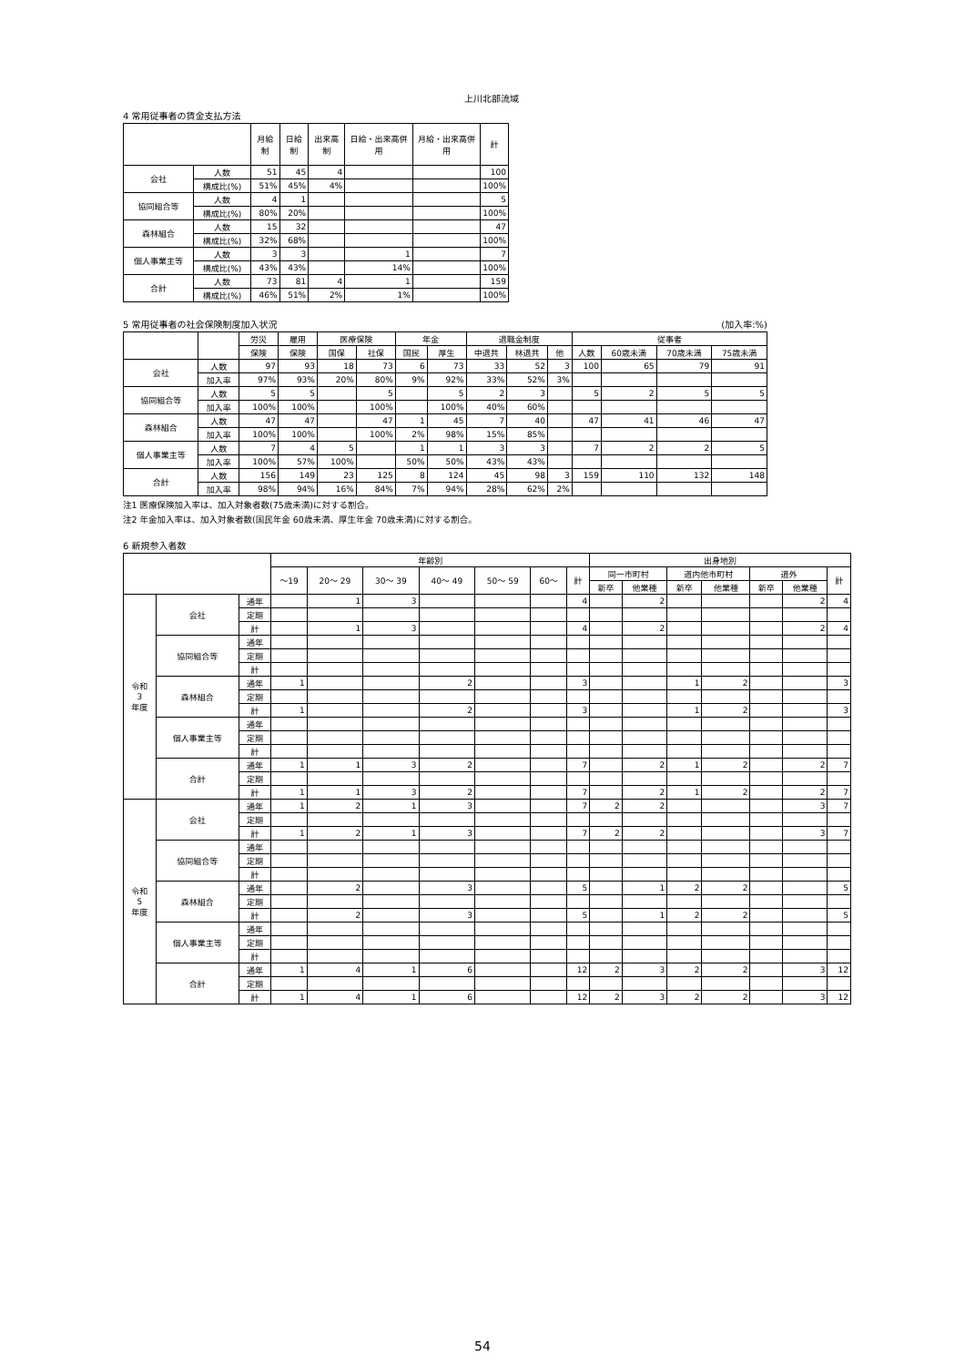上川北部流域
4 常用従事者の賃金支払方法
| | | 月給制 | 日給制 | 出来高制 | 日給・出来高併用 | 月給・出来高併用 | 計 |
| --- | --- | --- | --- | --- | --- | --- | --- |
| 会社 | 人数 | 51 | 45 | 4 | | | 100 |
| | 構成比(%) | 51% | 45% | 4% | | | 100% |
| 協同組合等 | 人数 | 4 | 1 | | | | 5 |
| | 構成比(%) | 80% | 20% | | | | 100% |
| 森林組合 | 人数 | 15 | 32 | | | | 47 |
| | 構成比(%) | 32% | 68% | | | | 100% |
| 個人事業主等 | 人数 | 3 | 3 | | 1 | | 7 |
| | 構成比(%) | 43% | 43% | | 14% | | 100% |
| 合計 | 人数 | 73 | 81 | 4 | 1 | | 159 |
| | 構成比(%) | 46% | 51% | 2% | 1% | | 100% |
5 常用従事者の社会保険制度加入状況 (加入率:%)
| | | 労災 | 雇用 | 医療保険 | | 年金 | | 退職金制度 | | | 従事者 | | | |
| --- | --- | --- | --- | --- | --- | --- | --- | --- | --- | --- | --- | --- | --- | --- |
| | | 保険 | 保険 | 国保 | 社保 | 国民 | 厚生 | 中退共 | 林退共 | 他 | 人数 | 60歳未満 | 70歳未満 | 75歳未満 |
| 会社 | 人数 | 97 | 93 | 18 | 73 | 6 | 73 | 33 | 52 | 3 | 100 | 65 | 79 | 91 |
| | 加入率 | 97% | 93% | 20% | 80% | 9% | 92% | 33% | 52% | 3% | | | | |
| 協同組合等 | 人数 | 5 | 5 | | 5 | | 5 | 2 | 3 | | 5 | 2 | 5 | 5 |
| | 加入率 | 100% | 100% | | 100% | | 100% | 40% | 60% | | | | | |
| 森林組合 | 人数 | 47 | 47 | | 47 | 1 | 45 | 7 | 40 | | 47 | 41 | 46 | 47 |
| | 加入率 | 100% | 100% | | 100% | 2% | 98% | 15% | 85% | | | | | |
| 個人事業主等 | 人数 | 7 | 4 | 5 | | 1 | 1 | 3 | 3 | | 7 | 2 | 2 | 5 |
| | 加入率 | 100% | 57% | 100% | | 50% | 50% | 43% | 43% | | | | | |
| 合計 | 人数 | 156 | 149 | 23 | 125 | 8 | 124 | 45 | 98 | 3 | 159 | 110 | 132 | 148 |
| | 加入率 | 98% | 94% | 16% | 84% | 7% | 94% | 28% | 62% | 2% | | | | |
注1 医療保険加入率は、加入対象者数(75歳未満)に対する割合。
注2 年金加入率は、加入対象者数(国民年金 60歳未満、厚生年金 70歳未満)に対する割合。
6 新規参入者数
| | | | 年齢別 | | | | | | | 出身地別 | | | | | | |
| --- | --- | --- | --- | --- | --- | --- | --- | --- | --- | --- | --- | --- | --- | --- | --- | --- |
| | | | ～19 | 20～ 29 | 30～ 39 | 40～ 49 | 50～ 59 | 60～ | 計 | 同一市町村 | | 道内他市町村 | | 道外 | | 計 |
| | | | | | | | | | | 新卒 | 他業種 | 新卒 | 他業種 | 新卒 | 他業種 | |
| 令和 3 年度 | 会社 | 通年 | | 1 | 3 | | | | 4 | | 2 | | | | 2 | 4 |
| | | 定期 | | | | | | | | | | | | | | |
| | | 計 | | 1 | 3 | | | | 4 | | 2 | | | | 2 | 4 |
| | 協同組合等 | 通年 | | | | | | | | | | | | | | |
| | | 定期 | | | | | | | | | | | | | | |
| | | 計 | | | | | | | | | | | | | | |
| | 森林組合 | 通年 | 1 | | | 2 | | | 3 | | | 1 | 2 | | | 3 |
| | | 定期 | | | | | | | | | | | | | | |
| | | 計 | 1 | | | 2 | | | 3 | | | 1 | 2 | | | 3 |
| | 個人事業主等 | 通年 | | | | | | | | | | | | | | |
| | | 定期 | | | | | | | | | | | | | | |
| | | 計 | | | | | | | | | | | | | | |
| | 合計 | 通年 | 1 | 1 | 3 | 2 | | | 7 | | 2 | 1 | 2 | | 2 | 7 |
| | | 定期 | | | | | | | | | | | | | | |
| | | 計 | 1 | 1 | 3 | 2 | | | 7 | | 2 | 1 | 2 | | 2 | 7 |
| 令和 5 年度 | 会社 | 通年 | 1 | 2 | 1 | 3 | | | 7 | 2 | 2 | | | | 3 | 7 |
| | | 定期 | | | | | | | | | | | | | | |
| | | 計 | 1 | 2 | 1 | 3 | | | 7 | 2 | 2 | | | | 3 | 7 |
| | 協同組合等 | 通年 | | | | | | | | | | | | | | |
| | | 定期 | | | | | | | | | | | | | | |
| | | 計 | | | | | | | | | | | | | | |
| | 森林組合 | 通年 | | 2 | | 3 | | | 5 | | 1 | 2 | 2 | | | 5 |
| | | 定期 | | | | | | | | | | | | | | |
| | | 計 | | 2 | | 3 | | | 5 | | 1 | 2 | 2 | | | 5 |
| | 個人事業主等 | 通年 | | | | | | | | | | | | | | |
| | | 定期 | | | | | | | | | | | | | | |
| | | 計 | | | | | | | | | | | | | | |
| | 合計 | 通年 | 1 | 4 | 1 | 6 | | | 12 | 2 | 3 | 2 | 2 | | 3 | 12 |
| | | 定期 | | | | | | | | | | | | | | |
| | | 計 | 1 | 4 | 1 | 6 | | | 12 | 2 | 3 | 2 | 2 | | 3 | 12 |
54